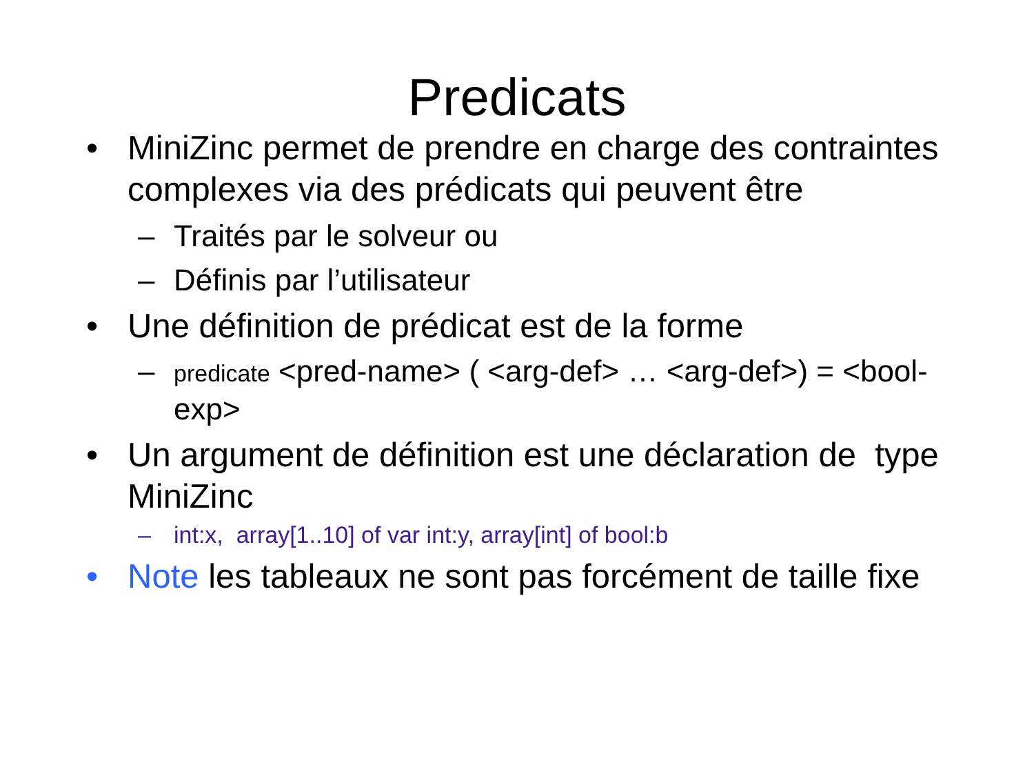Predicats
• MiniZinc permet de prendre en charge des contraintes complexes via des prédicats qui peuvent être
– Traités par le solveur ou
– Définis par l’utilisateur
• Une définition de prédicat est de la forme
– predicate <pred-name> ( <arg-def> … <arg-def>) = <bool-exp>
• Un argument de définition est une déclaration de type MiniZinc
– int:x, array[1..10] of var int:y, array[int] of bool:b
• Note les tableaux ne sont pas forcément de taille fixe